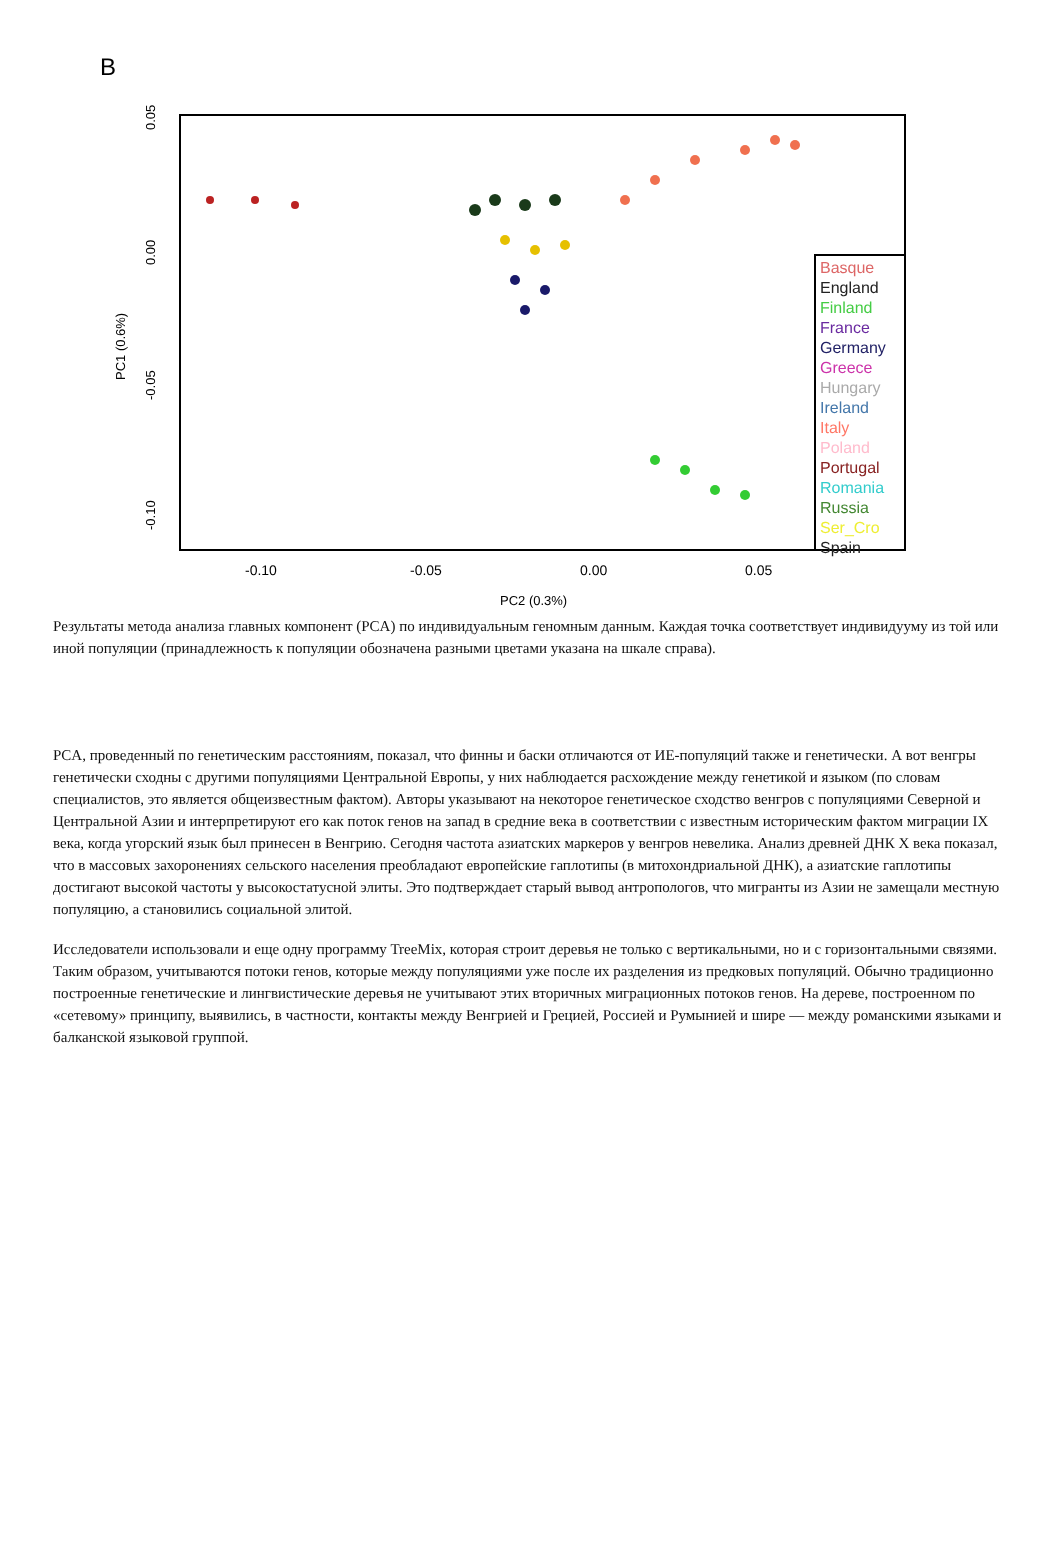B
0.05
0.00
-0.05
-0.10
PC1 (0.6%)
-0.10
-0.05
0.00
0.05
PC2 (0.3%)
Basque
England
Finland
France
Germany
Greece
Hungary
Ireland
Italy
Poland
Portugal
Romania
Russia
Ser_Cro
Spain
Результаты метода анализа главных компонент (PCA) по индивидуальным геномным данным. Каждая точка соответствует индивидууму из той или иной популяции (принадлежность к популяции обозначена разными цветами указана на шкале справа).
PCA, проведенный по генетическим расстояниям, показал, что финны и баски отличаются от ИЕ-популяций также и генетически. А вот венгры генетически сходны с другими популяциями Центральной Европы, у них наблюдается расхождение между генетикой и языком (по словам специалистов, это является общеизвестным фактом). Авторы указывают на некоторое генетическое сходство венгров с популяциями Северной и Центральной Азии и интерпретируют его как поток генов на запад в средние века в соответствии с известным историческим фактом миграции IX века, когда угорский язык был принесен в Венгрию. Сегодня частота азиатских маркеров у венгров невелика. Анализ древней ДНК X века показал, что в массовых захоронениях сельского населения преобладают европейские гаплотипы (в митохондриальной ДНК), а азиатские гаплотипы достигают высокой частоты у высокостатусной элиты. Это подтверждает старый вывод антропологов, что мигранты из Азии не замещали местную популяцию, а становились социальной элитой.
Исследователи использовали и еще одну программу TreeMix, которая строит деревья не только с вертикальными, но и с горизонтальными связями. Таким образом, учитываются потоки генов, которые между популяциями уже после их разделения из предковых популяций. Обычно традиционно построенные генетические и лингвистические деревья не учитывают этих вторичных миграционных потоков генов. На дереве, построенном по «сетевому» принципу, выявились, в частности, контакты между Венгрией и Грецией, Россией и Румынией и шире — между романскими языками и балканской языковой группой.